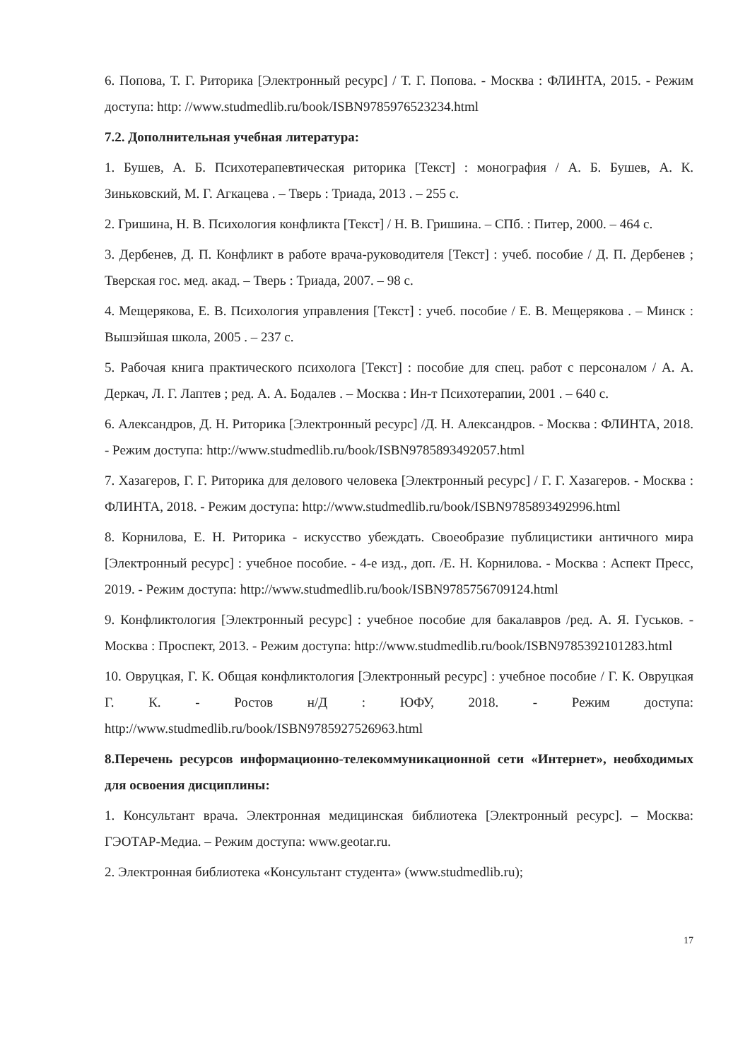6. Попова, Т. Г. Риторика [Электронный ресурс] / Т. Г. Попова. - Москва : ФЛИНТА, 2015. - Режим доступа: http: //www.studmedlib.ru/book/ISBN9785976523234.html
7.2. Дополнительная учебная литература:
1. Бушев, А. Б. Психотерапевтическая риторика [Текст] : монография / А. Б. Бушев, А. К. Зиньковский, М. Г. Агкацева . – Тверь : Триада, 2013 . – 255 с.
2. Гришина, Н. В. Психология конфликта [Текст] / Н. В. Гришина. – СПб. : Питер, 2000. – 464 с.
3. Дербенев, Д. П. Конфликт в работе врача-руководителя [Текст] : учеб. пособие / Д. П. Дербенев ; Тверская гос. мед. акад. – Тверь : Триада, 2007. – 98 с.
4. Мещерякова, Е. В. Психология управления [Текст] : учеб. пособие / Е. В. Мещерякова . – Минск : Вышэйшая школа, 2005 . – 237 с.
5. Рабочая книга практического психолога [Текст] : пособие для спец. работ с персоналом / А. А. Деркач, Л. Г. Лаптев ; ред. А. А. Бодалев . – Москва : Ин-т Психотерапии, 2001 . – 640 с.
6. Александров, Д. Н. Риторика [Электронный ресурс] /Д. Н. Александров. - Москва : ФЛИНТА, 2018. - Режим доступа: http://www.studmedlib.ru/book/ISBN9785893492057.html
7. Хазагеров, Г. Г. Риторика для делового человека [Электронный ресурс] / Г. Г. Хазагеров. - Москва : ФЛИНТА, 2018. - Режим доступа: http://www.studmedlib.ru/book/ISBN9785893492996.html
8. Корнилова, Е. Н. Риторика - искусство убеждать. Своеобразие публицистики античного мира [Электронный ресурс] : учебное пособие. - 4-е изд., доп. /Е. Н. Корнилова. - Москва : Аспект Пресс, 2019. - Режим доступа: http://www.studmedlib.ru/book/ISBN9785756709124.html
9. Конфликтология [Электронный ресурс] : учебное пособие для бакалавров /ред. А. Я. Гуськов. - Москва : Проспект, 2013. - Режим доступа: http://www.studmedlib.ru/book/ISBN9785392101283.html
10. Овруцкая, Г. К. Общая конфликтология [Электронный ресурс] : учебное пособие / Г. К. Овруцкая Г. К. - Ростов н/Д : ЮФУ, 2018. - Режим доступа: http://www.studmedlib.ru/book/ISBN9785927526963.html
8.Перечень ресурсов информационно-телекоммуникационной сети «Интернет», необходимых для освоения дисциплины:
1. Консультант врача. Электронная медицинская библиотека [Электронный ресурс]. – Москва: ГЭОТАР-Медиа. – Режим доступа: www.geotar.ru.
2. Электронная библиотека «Консультант студента» (www.studmedlib.ru);
17